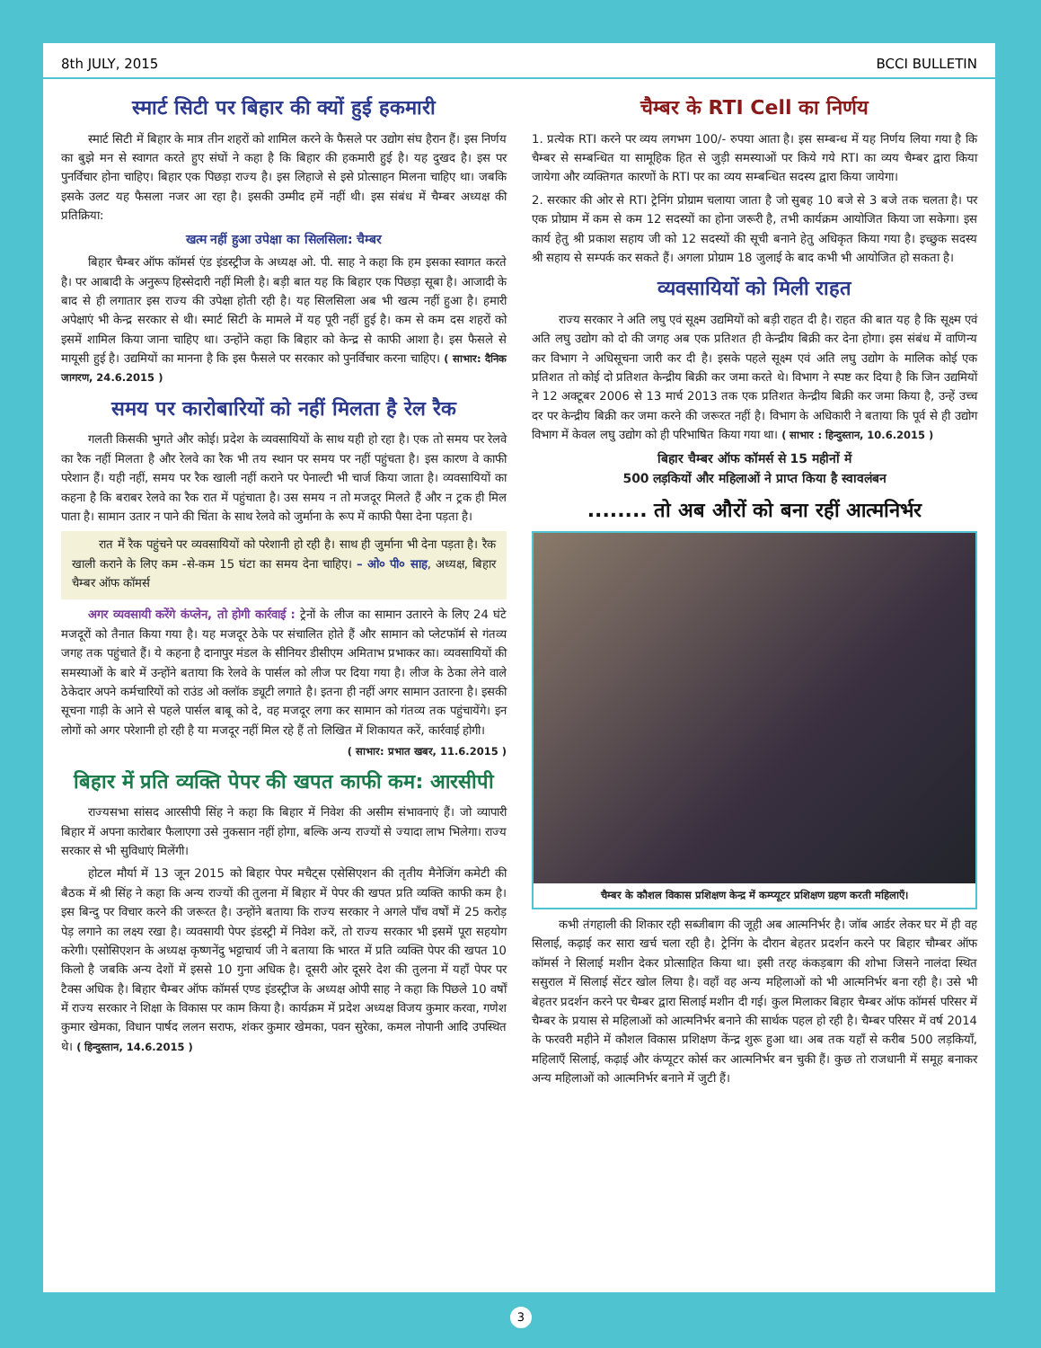8th JULY, 2015 BCCI BULLETIN
स्मार्ट सिटी पर बिहार की क्यों हुई हकमारी
स्मार्ट सिटी में बिहार के मात्र तीन शहरों को शामिल करने के फैसले पर उद्योग संघ हैरान हैं। इस निर्णय का बुझे मन से स्वागत करते हुए संघों ने कहा है कि बिहार की हकमारी हुई है। यह दुखद है। इस पर पुनर्विचार होना चाहिए। बिहार एक पिछड़ा राज्य है। इस लिहाजे से इसे प्रोत्साहन मिलना चाहिए था। जबकि इसके उलट यह फैसला नजर आ रहा है। इसकी उम्मीद हमें नहीं थी। इस संबंध में चैम्बर अध्यक्ष की प्रतिक्रिया:
खत्म नहीं हुआ उपेक्षा का सिलसिला: चैम्बर
बिहार चैम्बर ऑफ कॉमर्स एंड इंडस्ट्रीज के अध्यक्ष ओ. पी. साह ने कहा कि हम इसका स्वागत करते है। पर आबादी के अनुरूप हिस्सेदारी नहीं मिली है। बड़ी बात यह कि बिहार एक पिछड़ा सूबा है। आजादी के बाद से ही लगातार इस राज्य की उपेक्षा होती रही है। यह सिलसिला अब भी खत्म नहीं हुआ है। हमारी अपेक्षाएं भी केन्द्र सरकार से थी। स्मार्ट सिटी के मामले में यह पूरी नहीं हुई है। कम से कम दस शहरों को इसमें शामिल किया जाना चाहिए था। उन्होंने कहा कि बिहार को केन्द्र से काफी आशा है। इस फैसले से मायूसी हुई है। उद्यमियों का मानना है कि इस फैसले पर सरकार को पुनर्विचार करना चाहिए। ( साभार: दैनिक जागरण, 24.6.2015 )
समय पर कारोबारियों को नहीं मिलता है रेल रैक
गलती किसकी भुगते और कोई। प्रदेश के व्यवसायियों के साथ यही हो रहा है। एक तो समय पर रेलवे का रैक नहीं मिलता है और रेलवे का रैक भी तय स्थान पर समय पर नहीं पहुंचता है। इस कारण वे काफी परेशान हैं। यही नहीं, समय पर रैक खाली नहीं कराने पर पेनाल्टी भी चार्ज किया जाता है। व्यवसायियों का कहना है कि बराबर रेलवे का रैक रात में पहुंचाता है। उस समय न तो मजदूर मिलते हैं और न ट्रक ही मिल पाता है। सामान उतार न पाने की चिंता के साथ रेलवे को जुर्माना के रूप में काफी पैसा देना पड़ता है।
रात में रैक पहुंचने पर व्यवसायियों को परेशानी हो रही है। साथ ही जुर्माना भी देना पड़ता है। रैक खाली कराने के लिए कम -से-कम 15 घंटा का समय देना चाहिए। – ओ० पी० साह, अध्यक्ष, बिहार चैम्बर ऑफ कॉमर्स
अगर व्यवसायी करेंगे कंप्लेन, तो होगी कार्रवाई : ट्रेनों के लीज का सामान उतारने के लिए 24 घंटे मजदूरों को तैनात किया गया है। यह मजदूर ठेके पर संचालित होते हैं और सामान को प्लेटफॉर्म से गंतव्य जगह तक पहुंचाते हैं। ये कहना है दानापुर मंडल के सीनियर डीसीएम अमिताभ प्रभाकर का। व्यवसायियों की समस्याओं के बारे में उन्होंने बताया कि रेलवे के पार्सल को लीज पर दिया गया है। लीज के ठेका लेने वाले ठेकेदार अपने कर्मचारियों को राउंड ओ क्लॉक ड्यूटी लगाते है। इतना ही नहीं अगर सामान उतारना है। इसकी सूचना गाड़ी के आने से पहले पार्सल बाबू को दे, वह मजदूर लगा कर सामान को गंतव्य तक पहुंचायेंगे। इन लोगों को अगर परेशानी हो रही है या मजदूर नहीं मिल रहे हैं तो लिखित में शिकायत करें, कार्रवाई होगी।
( साभार: प्रभात खबर, 11.6.2015 )
बिहार में प्रति व्यक्ति पेपर की खपत काफी कम: आरसीपी
राज्यसभा सांसद आरसीपी सिंह ने कहा कि बिहार में निवेश की असीम संभावनाएं हैं। जो व्यापारी बिहार में अपना कारोबार फैलाएगा उसे नुकसान नहीं होगा, बल्कि अन्य राज्यों से ज्यादा लाभ भिलेगा। राज्य सरकार से भी सुविधाएं मिलेंगी।
होटल मौर्या में 13 जून 2015 को बिहार पेपर मचैट्स एसेसिएशन की तृतीय मैनेजिंग कमेटी की बैठक में श्री सिंह ने कहा कि अन्य राज्यों की तुलना में बिहार में पेपर की खपत प्रति व्यक्ति काफी कम है। इस बिन्दु पर विचार करने की जरूरत है। उन्होंने बताया कि राज्य सरकार ने अगले पाँच वर्षों में 25 करोड़ पेड़ लगाने का लक्ष्य रखा है। व्यवसायी पेपर इंडस्ट्री में निवेश करें, तो राज्य सरकार भी इसमें पूरा सहयोग करेगी। एसोसिएशन के अध्यक्ष कृष्णनेंदु भट्टाचार्य जी ने बताया कि भारत में प्रति व्यक्ति पेपर की खपत 10 किलो है जबकि अन्य देशों में इससे 10 गुना अधिक है। दूसरी ओर दूसरे देश की तुलना में यहाँ पेपर पर टैक्स अधिक है। बिहार चैम्बर ऑफ कॉमर्स एण्ड इंडस्ट्रीज के अध्यक्ष ओपी साह ने कहा कि पिछले 10 वर्षों में राज्य सरकार ने शिक्षा के विकास पर काम किया है। कार्यक्रम में प्रदेश अध्यक्ष विजय कुमार करवा, गणेश कुमार खेमका, विधान पार्षद ललन सराफ, शंकर कुमार खेमका, पवन सुरेका, कमल नोपानी आदि उपस्थित थे। ( हिन्दुस्तान, 14.6.2015 )
चैम्बर के RTI Cell का निर्णय
1. प्रत्येक RTI करने पर व्यय लगभग 100/- रुपया आता है। इस सम्बन्ध में यह निर्णय लिया गया है कि चैम्बर से सम्बन्धित या सामूहिक हित से जुड़ी समस्याओं पर किये गये RTI का व्यय चैम्बर द्वारा किया जायेगा और व्यक्तिगत कारणों के RTI पर का व्यय सम्बन्धित सदस्य द्वारा किया जायेगा।
2. सरकार की ओर से RTI ट्रेनिंग प्रोग्राम चलाया जाता है जो सुबह 10 बजे से 3 बजे तक चलता है। पर एक प्रोग्राम में कम से कम 12 सदस्यों का होना जरूरी है, तभी कार्यक्रम आयोजित किया जा सकेगा। इस कार्य हेतु श्री प्रकाश सहाय जी को 12 सदस्यों की सूची बनाने हेतु अधिकृत किया गया है। इच्छुक सदस्य श्री सहाय से सम्पर्क कर सकते हैं। अगला प्रोग्राम 18 जुलाई के बाद कभी भी आयोजित हो सकता है।
व्यवसायियों को मिली राहत
राज्य सरकार ने अति लघु एवं सूक्ष्म उद्यमियों को बड़ी राहत दी है। राहत की बात यह है कि सूक्ष्म एवं अति लघु उद्योग को दो की जगह अब एक प्रतिशत ही केन्द्रीय बिक्री कर देना होगा। इस संबंध में वाणिन्य कर विभाग ने अधिसूचना जारी कर दी है। इसके पहले सूक्ष्म एवं अति लघु उद्योग के मालिक कोई एक प्रतिशत तो कोई दो प्रतिशत केन्द्रीय बिक्री कर जमा करते थे। विभाग ने स्पष्ट कर दिया है कि जिन उद्यमियों ने 12 अक्टूबर 2006 से 13 मार्च 2013 तक एक प्रतिशत केन्द्रीय बिक्री कर जमा किया है, उन्हें उच्च दर पर केन्द्रीय बिक्री कर जमा करने की जरूरत नहीं है। विभाग के अधिकारी ने बताया कि पूर्व से ही उद्योग विभाग में केवल लघु उद्योग को ही परिभाषित किया गया था। ( साभार : हिन्दुस्तान, 10.6.2015 )
बिहार चैम्बर ऑफ कॉमर्स से 15 महीनों में
500 लड़कियों और महिलाओं ने प्राप्त किया है स्वावलंबन
........ तो अब औरों को बना रहीं आत्मनिर्भर
चैम्बर के कौशल विकास प्रशिक्षण केन्द्र में कम्प्यूटर प्रशिक्षण ग्रहण करती महिलाएँ।
कभी तंगहाली की शिकार रही सब्जीबाग की जूही अब आत्मनिर्भर है। जॉब आर्डर लेकर घर में ही वह सिलाई, कढ़ाई कर सारा खर्च चला रही है। ट्रेनिंग के दौरान बेहतर प्रदर्शन करने पर बिहार चौम्बर ऑफ कॉमर्स ने सिलाई मशीन देकर प्रोत्साहित किया था। इसी तरह कंकड़बाग की शोभा जिसने नालंदा स्थित ससुराल में सिलाई सेंटर खोल लिया है। वहाँ वह अन्य महिलाओं को भी आत्मनिर्भर बना रही है। उसे भी बेहतर प्रदर्शन करने पर चैम्बर द्वारा सिलाई मशीन दी गई। कुल मिलाकर बिहार चैम्बर ऑफ कॉमर्स परिसर में चैम्बर के प्रयास से महिलाओं को आत्मनिर्भर बनाने की सार्थक पहल हो रही है। चैम्बर परिसर में वर्ष 2014 के फरवरी महीने में कौशल विकास प्रशिक्षण केंन्द्र शुरू हुआ था। अब तक यहाँ से करीब 500 लड़कियाँ, महिलाएँ सिलाई, कढ़ाई और कंप्यूटर कोर्स कर आत्मनिर्भर बन चुकी हैं। कुछ तो राजधानी में समूह बनाकर अन्य महिलाओं को आत्मनिर्भर बनाने में जुटी हैं।
3